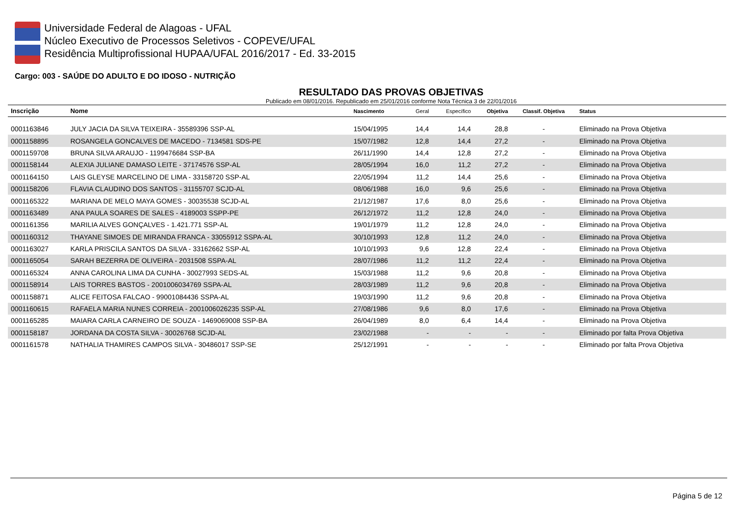Universidade Federal de Alagoas - UFAL
Núcleo Executivo de Processos Seletivos - COPEVE/UFAL
Residência Multiprofissional HUPAA/UFAL 2016/2017 - Ed. 33-2015
Cargo: 003 - SAÚDE DO ADULTO E DO IDOSO - NUTRIÇÃO
RESULTADO DAS PROVAS OBJETIVAS
Publicado em 08/01/2016. Republicado em 25/01/2016 conforme Nota Técnica 3 de 22/01/2016
| Inscrição | Nome | Nascimento | Geral | Específico | Objetiva | Classif. Objetiva | Status |
| --- | --- | --- | --- | --- | --- | --- | --- |
| 0001163846 | JULY JACIA DA SILVA TEIXEIRA - 35589396 SSP-AL | 15/04/1995 | 14,4 | 14,4 | 28,8 | - | Eliminado na Prova Objetiva |
| 0001158895 | ROSANGELA GONCALVES DE MACEDO - 7134581 SDS-PE | 15/07/1982 | 12,8 | 14,4 | 27,2 | - | Eliminado na Prova Objetiva |
| 0001159708 | BRUNA SILVA ARAUJO - 1199476684 SSP-BA | 26/11/1990 | 14,4 | 12,8 | 27,2 | - | Eliminado na Prova Objetiva |
| 0001158144 | ALEXIA JULIANE DAMASO LEITE - 37174576 SSP-AL | 28/05/1994 | 16,0 | 11,2 | 27,2 | - | Eliminado na Prova Objetiva |
| 0001164150 | LAIS GLEYSE MARCELINO DE LIMA - 33158720 SSP-AL | 22/05/1994 | 11,2 | 14,4 | 25,6 | - | Eliminado na Prova Objetiva |
| 0001158206 | FLAVIA CLAUDINO DOS SANTOS - 31155707 SCJD-AL | 08/06/1988 | 16,0 | 9,6 | 25,6 | - | Eliminado na Prova Objetiva |
| 0001165322 | MARIANA DE MELO MAYA GOMES - 30035538 SCJD-AL | 21/12/1987 | 17,6 | 8,0 | 25,6 | - | Eliminado na Prova Objetiva |
| 0001163489 | ANA PAULA SOARES DE SALES - 4189003 SSPP-PE | 26/12/1972 | 11,2 | 12,8 | 24,0 | - | Eliminado na Prova Objetiva |
| 0001161356 | MARILIA ALVES GONÇALVES - 1.421.771 SSP-AL | 19/01/1979 | 11,2 | 12,8 | 24,0 | - | Eliminado na Prova Objetiva |
| 0001160312 | THAYANE SIMOES DE MIRANDA FRANCA - 33055912 SSPA-AL | 30/10/1993 | 12,8 | 11,2 | 24,0 | - | Eliminado na Prova Objetiva |
| 0001163027 | KARLA PRISCILA SANTOS DA SILVA - 33162662 SSP-AL | 10/10/1993 | 9,6 | 12,8 | 22,4 | - | Eliminado na Prova Objetiva |
| 0001165054 | SARAH BEZERRA DE OLIVEIRA - 2031508 SSPA-AL | 28/07/1986 | 11,2 | 11,2 | 22,4 | - | Eliminado na Prova Objetiva |
| 0001165324 | ANNA CAROLINA LIMA DA CUNHA - 30027993 SEDS-AL | 15/03/1988 | 11,2 | 9,6 | 20,8 | - | Eliminado na Prova Objetiva |
| 0001158914 | LAIS TORRES BASTOS - 2001006034769 SSPA-AL | 28/03/1989 | 11,2 | 9,6 | 20,8 | - | Eliminado na Prova Objetiva |
| 0001158871 | ALICE FEITOSA FALCAO - 99001084436 SSPA-AL | 19/03/1990 | 11,2 | 9,6 | 20,8 | - | Eliminado na Prova Objetiva |
| 0001160615 | RAFAELA MARIA NUNES CORREIA - 2001006026235 SSP-AL | 27/08/1986 | 9,6 | 8,0 | 17,6 | - | Eliminado na Prova Objetiva |
| 0001165285 | MAIARA CARLA CARNEIRO DE SOUZA - 1469069008 SSP-BA | 26/04/1989 | 8,0 | 6,4 | 14,4 | - | Eliminado na Prova Objetiva |
| 0001158187 | JORDANA DA COSTA SILVA - 30026768 SCJD-AL | 23/02/1988 | - | - | - | - | Eliminado por falta Prova Objetiva |
| 0001161578 | NATHALIA THAMIRES CAMPOS SILVA - 30486017 SSP-SE | 25/12/1991 | - | - | - | - | Eliminado por falta Prova Objetiva |
Página 5 de 12